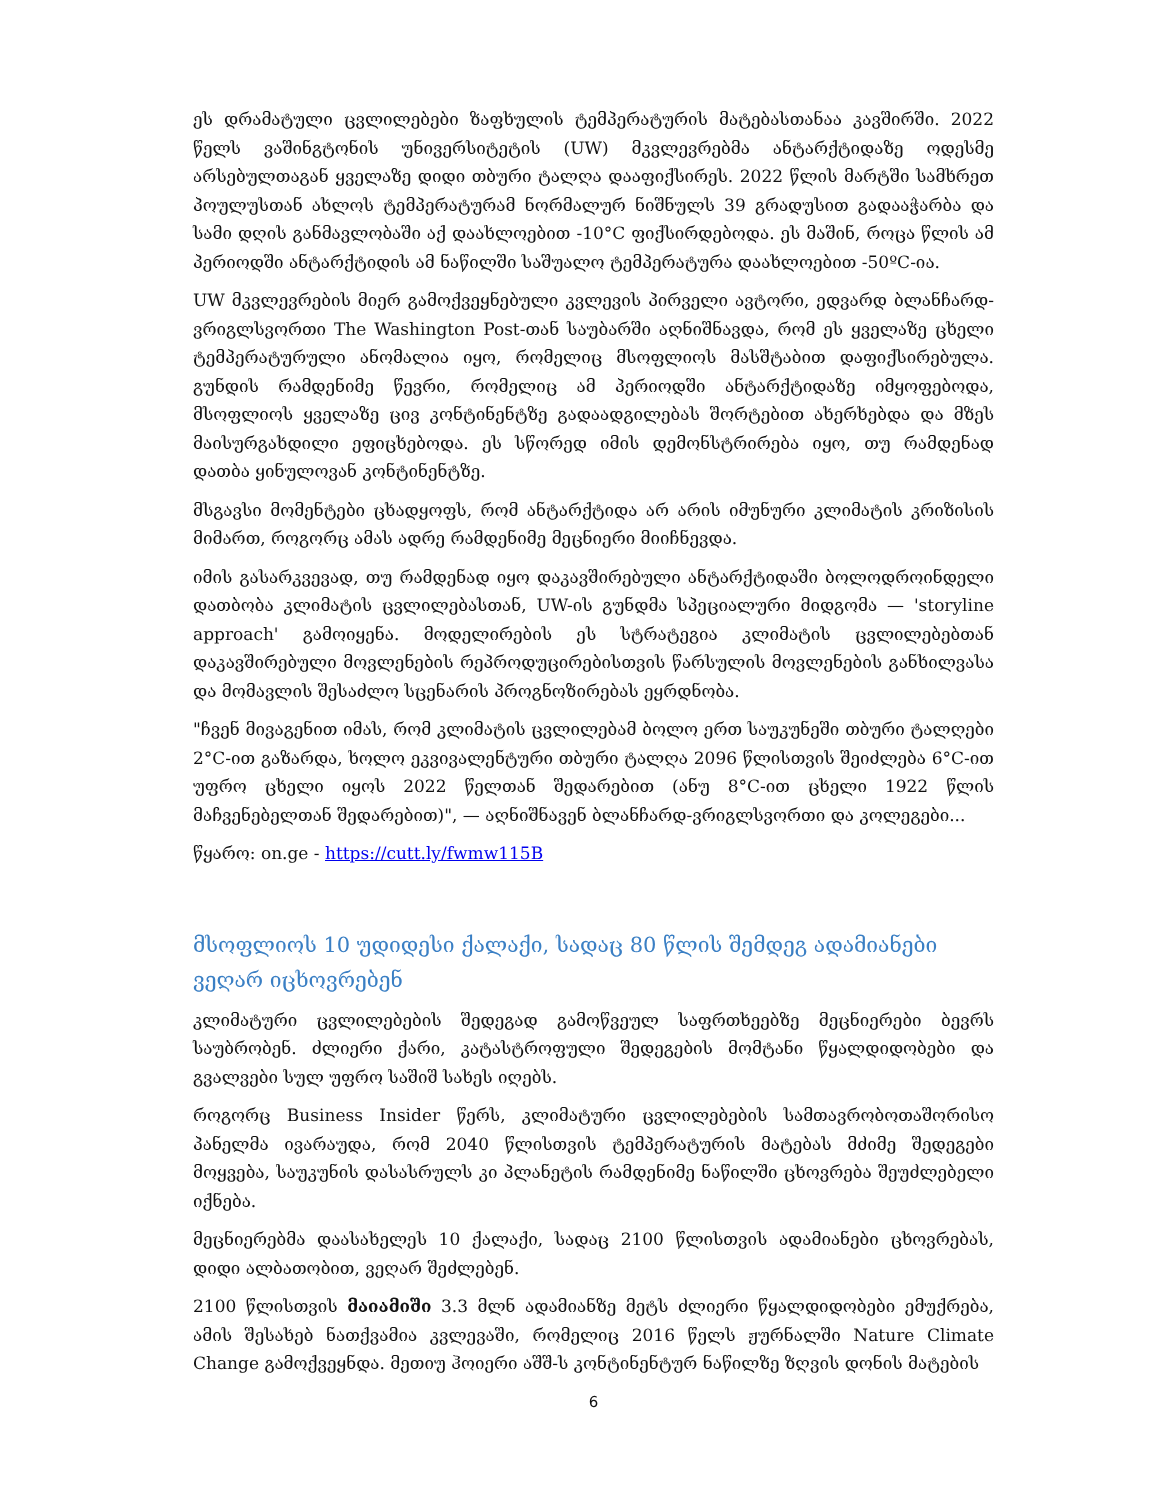ეს დრამატული ცვლილებები ზაფხულის ტემპერატურის მატებასთანაა კავშირში. 2022 წელს ვაშინგტონის უნივერსიტეტის (UW) მკვლევრებმა ანტარქტიდაზე ოდესმე არსებულთაგან ყველაზე დიდი თბური ტალღა დააფიქსირეს. 2022 წლის მარტში სამხრეთ პოულუსთან ახლოს ტემპერატურამ ნორმალურ ნიშნულს 39 გრადუსით გადააჭარბა და სამი დღის განმავლობაში აქ დაახლოებით -10°C ფიქსირდებოდა. ეს მაშინ, როცა წლის ამ პერიოდში ანტარქტიდის ამ ნაწილში საშუალო ტემპერატურა დაახლოებით -50ºC-ია.
UW მკვლევრების მიერ გამოქვეყნებული კვლევის პირველი ავტორი, ედვარდ ბლანჩარდ-ვრიგლსვორთი The Washington Post-თან საუბარში აღნიშნავდა, რომ ეს ყველაზე ცხელი ტემპერატურული ანომალია იყო, რომელიც მსოფლიოს მასშტაბით დაფიქსირებულა. გუნდის რამდენიმე წევრი, რომელიც ამ პერიოდში ანტარქტიდაზე იმყოფებოდა, მსოფლიოს ყველაზე ცივ კონტინენტზე გადაადგილებას შორტებით ახერხებდა და მზეს მაისურგახდილი ეფიცხებოდა. ეს სწორედ იმის დემონსტრირება იყო, თუ რამდენად დათბა ყინულოვან კონტინენტზე.
მსგავსი მომენტები ცხადყოფს, რომ ანტარქტიდა არ არის იმუნური კლიმატის კრიზისის მიმართ, როგორც ამას ადრე რამდენიმე მეცნიერი მიიჩნევდა.
იმის გასარკვევად, თუ რამდენად იყო დაკავშირებული ანტარქტიდაში ბოლოდროინდელი დათბობა კლიმატის ცვლილებასთან, UW-ის გუნდმა სპეციალური მიდგომა — 'storyline approach' გამოიყენა. მოდელირების ეს სტრატეგია კლიმატის ცვლილებებთან დაკავშირებული მოვლენების რეპროდუცირებისთვის წარსულის მოვლენების განხილვასა და მომავლის შესაძლო სცენარის პროგნოზირებას ეყრდნობა.
"ჩვენ მივაგენით იმას, რომ კლიმატის ცვლილებამ ბოლო ერთ საუკუნეში თბური ტალღები 2°C-ით გაზარდა, ხოლო ეკვივალენტური თბური ტალღა 2096 წლისთვის შეიძლება 6°C-ით უფრო ცხელი იყოს 2022 წელთან შედარებით (ანუ 8°C-ით ცხელი 1922 წლის მაჩვენებელთან შედარებით)", — აღნიშნავენ ბლანჩარდ-ვრიგლსვორთი და კოლეგები...
წყარო: on.ge - https://cutt.ly/fwmw115B
მსოფლიოს 10 უდიდესი ქალაქი, სადაც 80 წლის შემდეგ ადამიანები ვეღარ იცხოვრებენ
კლიმატური ცვლილებების შედეგად გამოწვეულ საფრთხეებზე მეცნიერები ბევრს საუბრობენ. ძლიერი ქარი, კატასტროფული შედეგების მომტანი წყალდიდობები და გვალვები სულ უფრო საშიშ სახეს იღებს.
როგორც Business Insider წერს, კლიმატური ცვლილებების სამთავრობოთაშორისო პანელმა ივარაუდა, რომ 2040 წლისთვის ტემპერატურის მატებას მძიმე შედეგები მოყვება, საუკუნის დასასრულს კი პლანეტის რამდენიმე ნაწილში ცხოვრება შეუძლებელი იქნება.
მეცნიერებმა დაასახელეს 10 ქალაქი, სადაც 2100 წლისთვის ადამიანები ცხოვრებას, დიდი ალბათობით, ვეღარ შეძლებენ.
2100 წლისთვის მაიამიში 3.3 მლნ ადამიანზე მეტს ძლიერი წყალდიდობები ემუქრება, ამის შესახებ ნათქვამია კვლევაში, რომელიც 2016 წელს ჟურნალში Nature Climate Change გამოქვეყნდა. მეთიუ ჰოიერი აშშ-ს კონტინენტურ ნაწილზე ზღვის დონის მატების
6